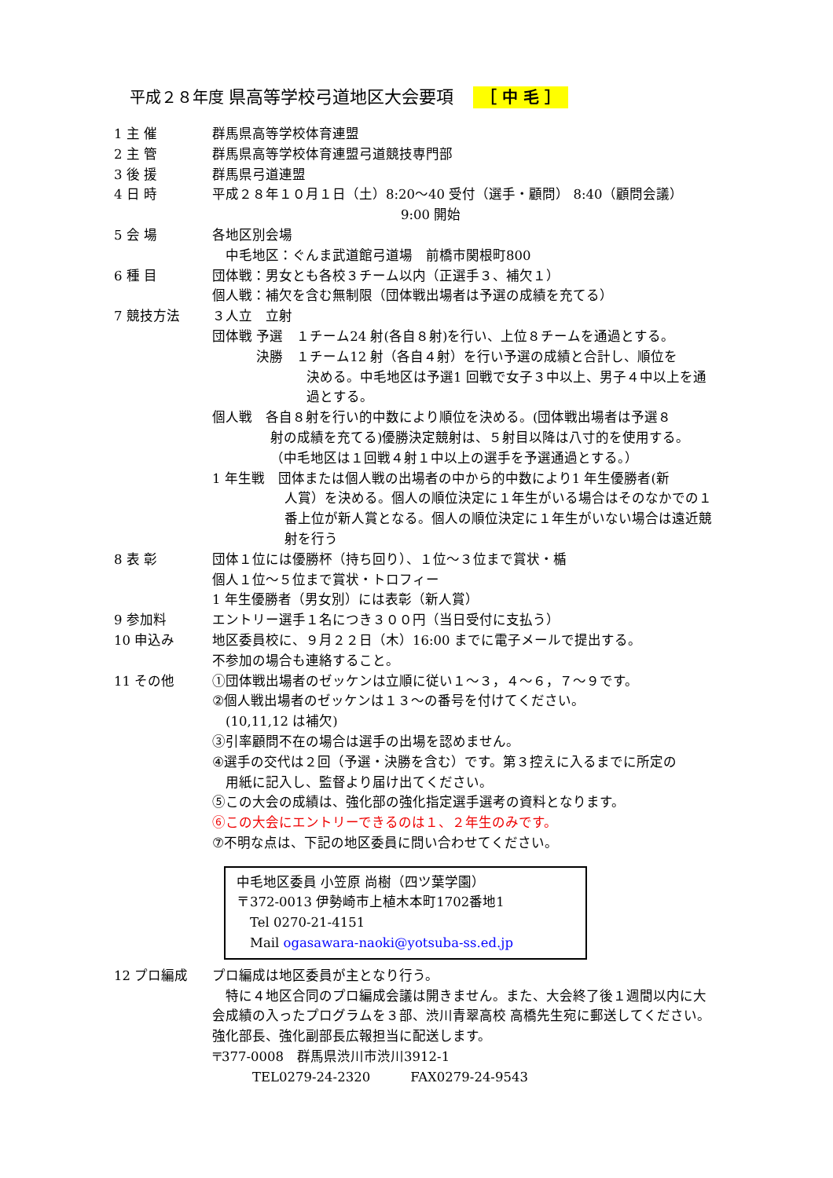平成２８年度 県高等学校弓道地区大会要項 ［ 中 毛 ］
1 主 催 群馬県高等学校体育連盟
2 主 管 群馬県高等学校体育連盟弓道競技専門部
3 後 援 群馬県弓道連盟
4 日 時 平成２８年１０月１日（土）8:20～40 受付（選手・顧問） 8:40（顧問会議）
9:00 開始
5 会 場 各地区別会場
　中毛地区：ぐんま武道館弓道場　前橋市関根町800
6 種 目 団体戦：男女とも各校３チーム以内（正選手３、補欠１）
個人戦：補欠を含む無制限（団体戦出場者は予選の成績を充てる）
7 競技方法 ３人立　立射
団体戦 予選　１チーム24 射(各自８射)を行い、上位８チームを通過とする。
　　　 決勝　１チーム12 射（各自４射）を行い予選の成績と合計し、順位を
決める。中毛地区は予選1 回戦で女子３中以上、男子４中以上を通過とする。
個人戦　各自８射を行い的中数により順位を決める。(団体戦出場者は予選８
射の成績を充てる)優勝決定競射は、５射目以降は八寸的を使用する。
（中毛地区は１回戦４射１中以上の選手を予選通過とする。）
1 年生戦　団体または個人戦の出場者の中から的中数により1 年生優勝者(新
人賞）を決める。個人の順位決定に１年生がいる場合はそのなかでの１番上位が新人賞となる。個人の順位決定に１年生がいない場合は遠近競射を行う
8 表 彰 団体１位には優勝杯（持ち回り）、１位～３位まで賞状・楯
個人１位～５位まで賞状・トロフィー
1 年生優勝者（男女別）には表彰（新人賞）
9 参加料 エントリー選手１名につき３００円（当日受付に支払う）
10 申込み 地区委員校に、９月２２日（木）16:00 までに電子メールで提出する。
不参加の場合も連絡すること。
11 その他 ①団体戦出場者のゼッケンは立順に従い１～３，４～６，７～９です。
②個人戦出場者のゼッケンは１３～の番号を付けてください。
　(10,11,12 は補欠)
③引率顧問不在の場合は選手の出場を認めません。
④選手の交代は２回（予選・決勝を含む）です。第３控えに入るまでに所定の
　用紙に記入し、監督より届け出てください。
⑤この大会の成績は、強化部の強化指定選手選考の資料となります。
⑥この大会にエントリーできるのは１、２年生のみです。
⑦不明な点は、下記の地区委員に問い合わせてください。
中毛地区委員 小笠原 尚樹（四ツ葉学園）
〒372-0013 伊勢崎市上植木本町1702番地1
　Tel 0270-21-4151
　Mail ogasawara-naoki@yotsuba-ss.ed.jp
12 プロ編成 プロ編成は地区委員が主となり行う。
　特に４地区合同のプロ編成会議は開きません。また、大会終了後１週間以内に大会成績の入ったプログラムを３部、渋川青翠高校 高橋先生宛に郵送してください。強化部長、強化副部長広報担当に配送します。
〒377-0008　群馬県渋川市渋川3912-1
　　　TEL0279-24-2320　　　FAX0279-24-9543